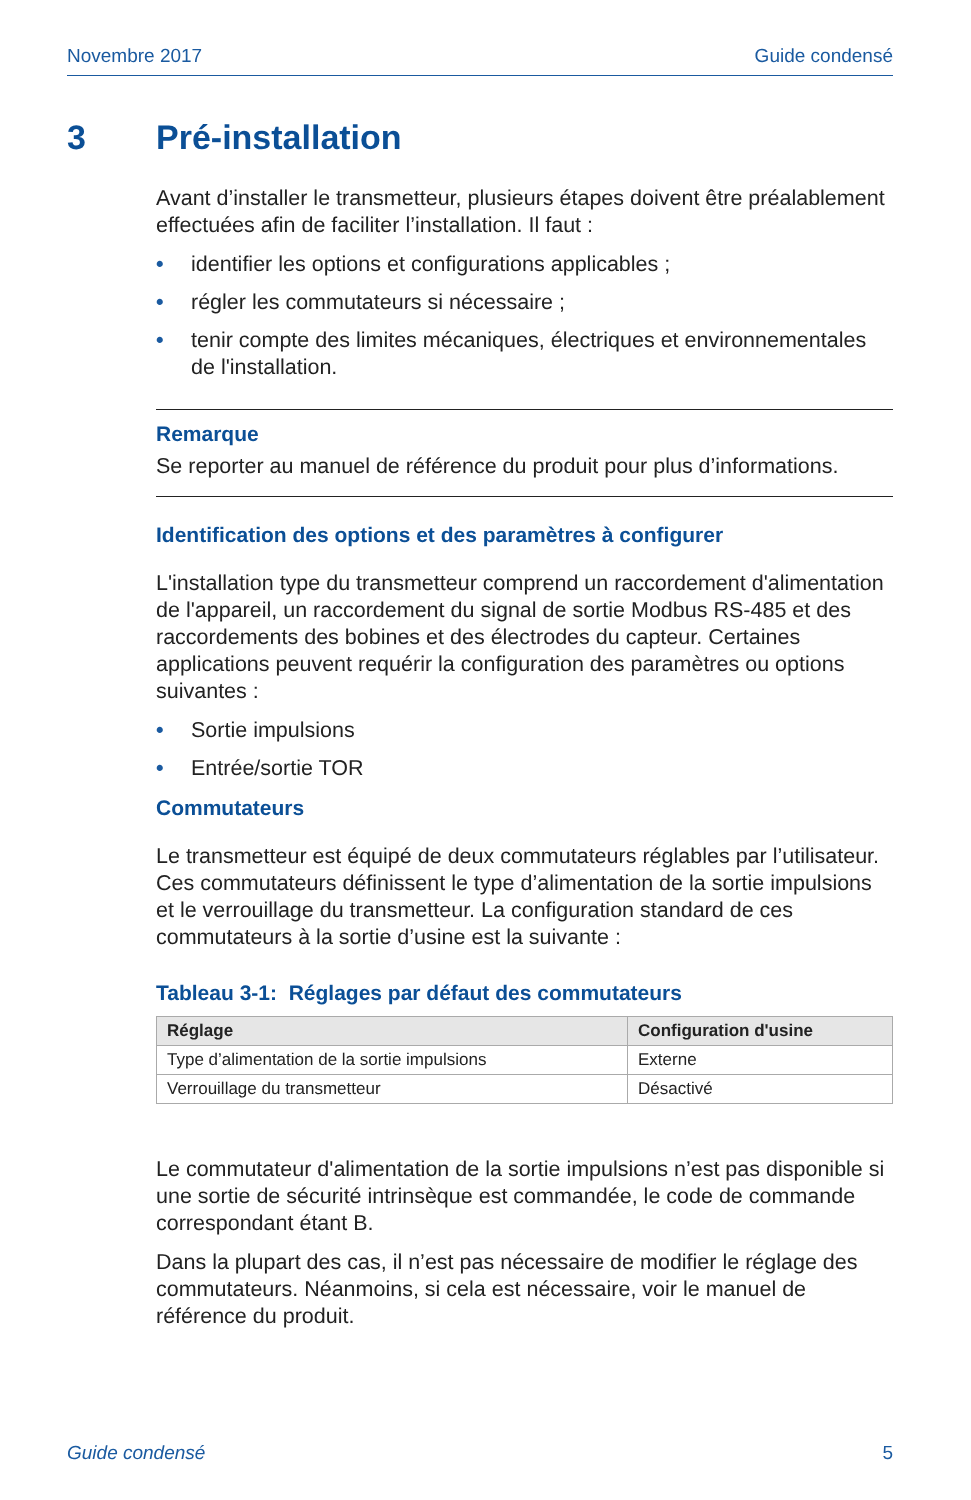Novembre 2017 Guide condensé
3 Pré-installation
Avant d’installer le transmetteur, plusieurs étapes doivent être préalablement effectuées afin de faciliter l’installation. Il faut :
• identifier les options et configurations applicables ;
• régler les commutateurs si nécessaire ;
• tenir compte des limites mécaniques, électriques et environnementales de l'installation.
Remarque
Se reporter au manuel de référence du produit pour plus d’informations.
Identification des options et des paramètres à configurer
L'installation type du transmetteur comprend un raccordement d'alimentation de l'appareil, un raccordement du signal de sortie Modbus RS-485 et des raccordements des bobines et des électrodes du capteur. Certaines applications peuvent requérir la configuration des paramètres ou options suivantes :
• Sortie impulsions
• Entrée/sortie TOR
Commutateurs
Le transmetteur est équipé de deux commutateurs réglables par l’utilisateur. Ces commutateurs définissent le type d’alimentation de la sortie impulsions et le verrouillage du transmetteur. La configuration standard de ces commutateurs à la sortie d’usine est la suivante :
Tableau 3-1: Réglages par défaut des commutateurs
| Réglage | Configuration d'usine |
| --- | --- |
| Type d’alimentation de la sortie impulsions | Externe |
| Verrouillage du transmetteur | Désactivé |
Le commutateur d'alimentation de la sortie impulsions n’est pas disponible si une sortie de sécurité intrinsèque est commandée, le code de commande correspondant étant B.
Dans la plupart des cas, il n’est pas nécessaire de modifier le réglage des commutateurs. Néanmoins, si cela est nécessaire, voir le manuel de référence du produit.
Guide condensé 5